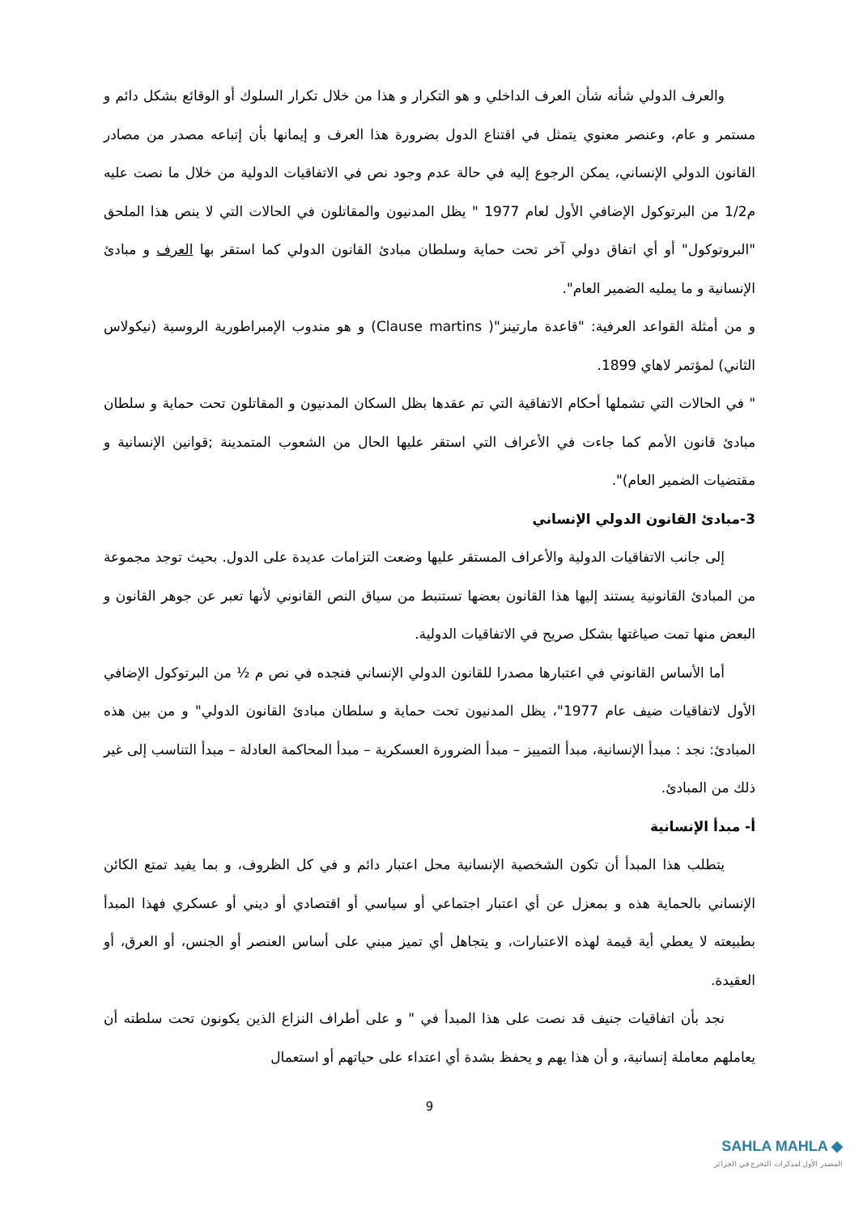والعرف الدولي شأنه شأن العرف الداخلي و هو التكرار و هذا من خلال تكرار السلوك أو الوقائع بشكل دائم و مستمر و عام، وعنصر معنوي يتمثل في اقتناع الدول بضرورة هذا العرف و إيمانها بأن إتباعه مصدر من مصادر القانون الدولي الإنساني، يمكن الرجوع إليه في حالة عدم وجود نص في الاتفاقيات الدولية من خلال ما نصت عليه م1/2 من البرتوكول الإضافي الأول لعام 1977 " يظل المدنيون والمقاتلون في الحالات التي لا ينص هذا الملحق "البروتوكول" أو أي اتفاق دولي آخر تحت حماية وسلطان مبادئ القانون الدولي كما استقر بها العرف و مبادئ الإنسانية و ما يمليه الضمير العام".
و من أمثلة القواعد العرفية: "قاعدة مارتينز"( Clause martins) و هو مندوب الإمبراطورية الروسية (نيكولاس الثاني) لمؤتمر لاهاي 1899.
" في الحالات التي تشملها أحكام الاتفاقية التي تم عقدها بظل السكان المدنيون و المقاتلون تحت حماية و سلطان مبادئ قانون الأمم كما جاءت في الأعراف التي استقر عليها الحال من الشعوب المتمدينة ;قوانين الإنسانية و مقتضيات الضمير العام)".
3-مبادئ القانون الدولي الإنساني
إلى جانب الاتفاقيات الدولية والأعراف المستقر عليها وضعت التزامات عديدة على الدول. بحيث توجد مجموعة من المبادئ القانونية يستند إليها هذا القانون بعضها تستنبط من سياق النص القانوني لأنها تعبر عن جوهر القانون و البعض منها تمت صياغتها بشكل صريح في الاتفاقيات الدولية.
أما الأساس القانوني في اعتبارها مصدرا للقانون الدولي الإنساني فنجده في نص م ½ من البرتوكول الإضافي الأول لاتفاقيات ضيف عام 1977"، يظل المدنيون تحت حماية و سلطان مبادئ القانون الدولي" و من بين هذه المبادئ: نجد : مبدأ الإنسانية، مبدأ التمييز – مبدأ الضرورة العسكرية – مبدأ المحاكمة العادلة – مبدأ التناسب إلى غير ذلك من المبادئ.
أ- مبدأ الإنسانية
يتطلب هذا المبدأ أن تكون الشخصية الإنسانية محل اعتبار دائم و في كل الظروف، و بما يفيد تمتع الكائن الإنساني بالحماية هذه و بمعزل عن أي اعتبار اجتماعي أو سياسي أو اقتصادي أو ديني أو عسكري فهذا المبدأ بطبيعته لا يعطي أية قيمة لهذه الاعتبارات، و يتجاهل أي تميز مبني على أساس العنصر أو الجنس، أو العرق، أو العقيدة.
نجد بأن اتفاقيات جنيف قد نصت على هذا المبدأ في " و على أطراف النزاع الذين يكونون تحت سلطته أن يعاملهم معاملة إنسانية، و أن هذا يهم و يحفظ بشدة أي اعتداء على حياتهم أو استعمال
9
SAHLA MAHLA ◆
المصدر الأول لمذكرات التخرج في الجزائر